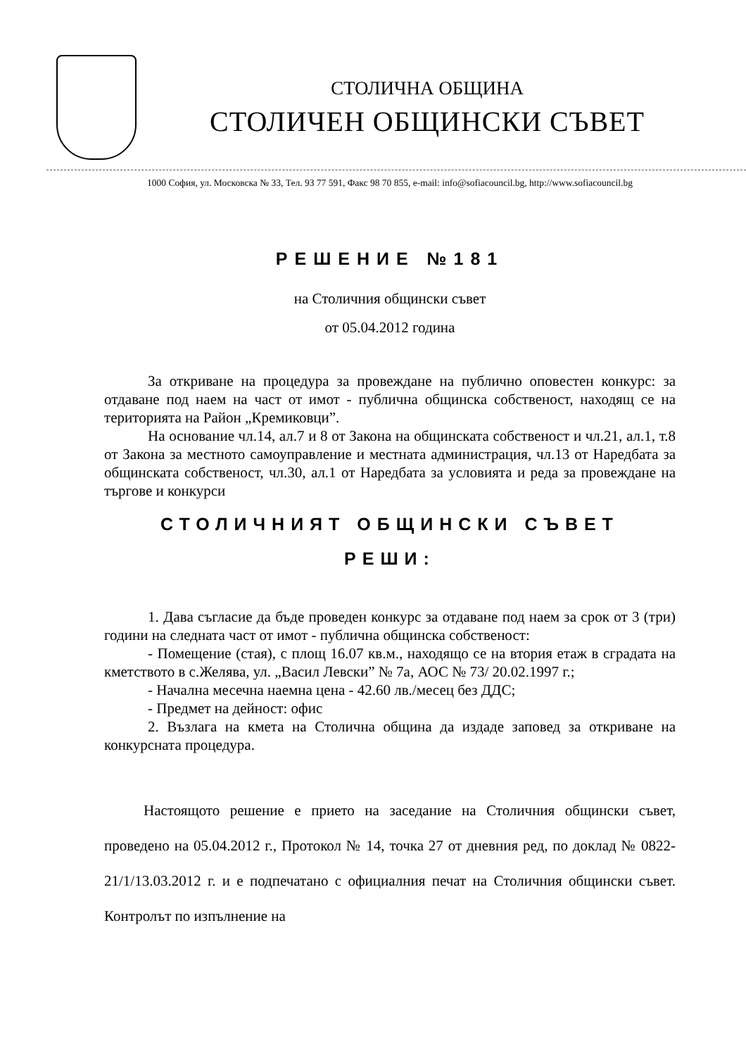СТОЛИЧНА ОБЩИНА
СТОЛИЧЕН ОБЩИНСКИ СЪВЕТ
1000 София, ул. Московска № 33, Тел. 93 77 591, Факс 98 70 855, e-mail: info@sofiacouncil.bg, http://www.sofiacouncil.bg
РЕШЕНИЕ №181
на Столичния общински съвет
от 05.04.2012 година
За откриване на процедура за провеждане на публично оповестен конкурс: за отдаване под наем на част от имот - публична общинска собственост, находящ се на територията на Район „Кремиковци”.
На основание чл.14, ал.7 и 8 от Закона на общинската собственост и чл.21, ал.1, т.8 от Закона за местното самоуправление и местната администрация, чл.13 от Наредбата за общинската собственост, чл.30, ал.1 от Наредбата за условията и реда за провеждане на търгове и конкурси
СТОЛИЧНИЯТ ОБЩИНСКИ СЪВЕТ
РЕШИ:
1. Дава съгласие да бъде проведен конкурс за отдаване под наем за срок от 3 (три) години на следната част от имот - публична общинска собственост:
- Помещение (стая), с площ 16.07 кв.м., находящо се на втория етаж в сградата на кметството в с.Желява, ул. „Васил Левски” № 7а, АОС № 73/ 20.02.1997 г.;
- Начална месечна наемна цена - 42.60 лв./месец без ДДС;
- Предмет на дейност: офис
2. Възлага на кмета на Столична община да издаде заповед за откриване на конкурсната процедура.
Настоящото решение е прието на заседание на Столичния общински съвет, проведено на 05.04.2012 г., Протокол № 14, точка 27 от дневния ред, по доклад № 0822-21/1/13.03.2012 г. и е подпечатано с официалния печат на Столичния общински съвет. Контролът по изпълнение на